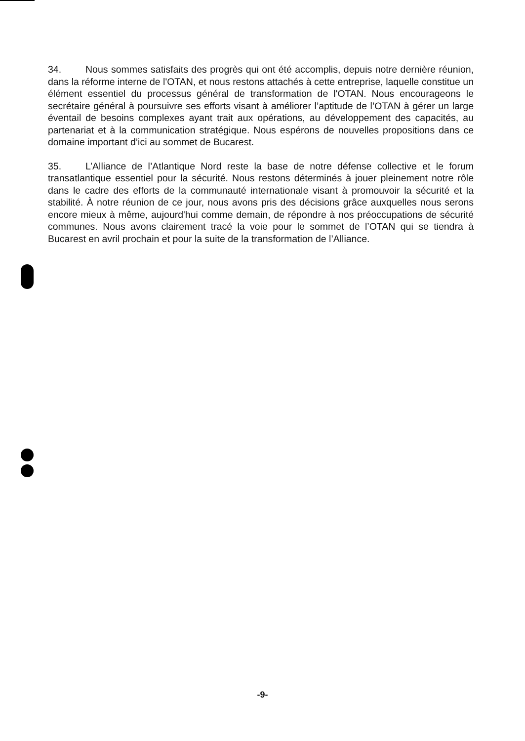34. Nous sommes satisfaits des progrès qui ont été accomplis, depuis notre dernière réunion, dans la réforme interne de l'OTAN, et nous restons attachés à cette entreprise, laquelle constitue un élément essentiel du processus général de transformation de l'OTAN. Nous encourageons le secrétaire général à poursuivre ses efforts visant à améliorer l’aptitude de l’OTAN à gérer un large éventail de besoins complexes ayant trait aux opérations, au développement des capacités, au partenariat et à la communication stratégique. Nous espérons de nouvelles propositions dans ce domaine important d’ici au sommet de Bucarest.
35. L’Alliance de l’Atlantique Nord reste la base de notre défense collective et le forum transatlantique essentiel pour la sécurité. Nous restons déterminés à jouer pleinement notre rôle dans le cadre des efforts de la communauté internationale visant à promouvoir la sécurité et la stabilité. À notre réunion de ce jour, nous avons pris des décisions grâce auxquelles nous serons encore mieux à même, aujourd'hui comme demain, de répondre à nos préoccupations de sécurité communes. Nous avons clairement tracé la voie pour le sommet de l’OTAN qui se tiendra à Bucarest en avril prochain et pour la suite de la transformation de l’Alliance.
-9-